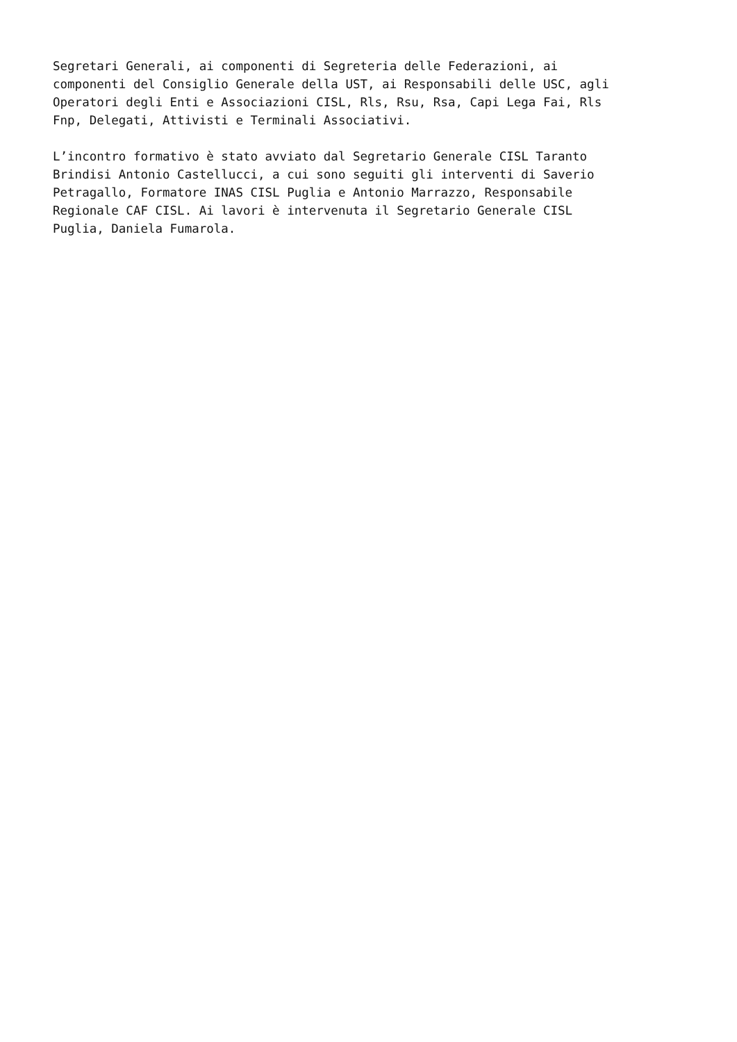Segretari Generali, ai componenti di Segreteria delle Federazioni, ai componenti del Consiglio Generale della UST, ai Responsabili delle USC, agli Operatori degli Enti e Associazioni CISL, Rls, Rsu, Rsa, Capi Lega Fai, Rls Fnp, Delegati, Attivisti e Terminali Associativi.
L’incontro formativo è stato avviato dal Segretario Generale CISL Taranto Brindisi Antonio Castellucci, a cui sono seguiti gli interventi di Saverio Petragallo, Formatore INAS CISL Puglia e Antonio Marrazzo, Responsabile Regionale CAF CISL. Ai lavori è intervenuta il Segretario Generale CISL Puglia, Daniela Fumarola.